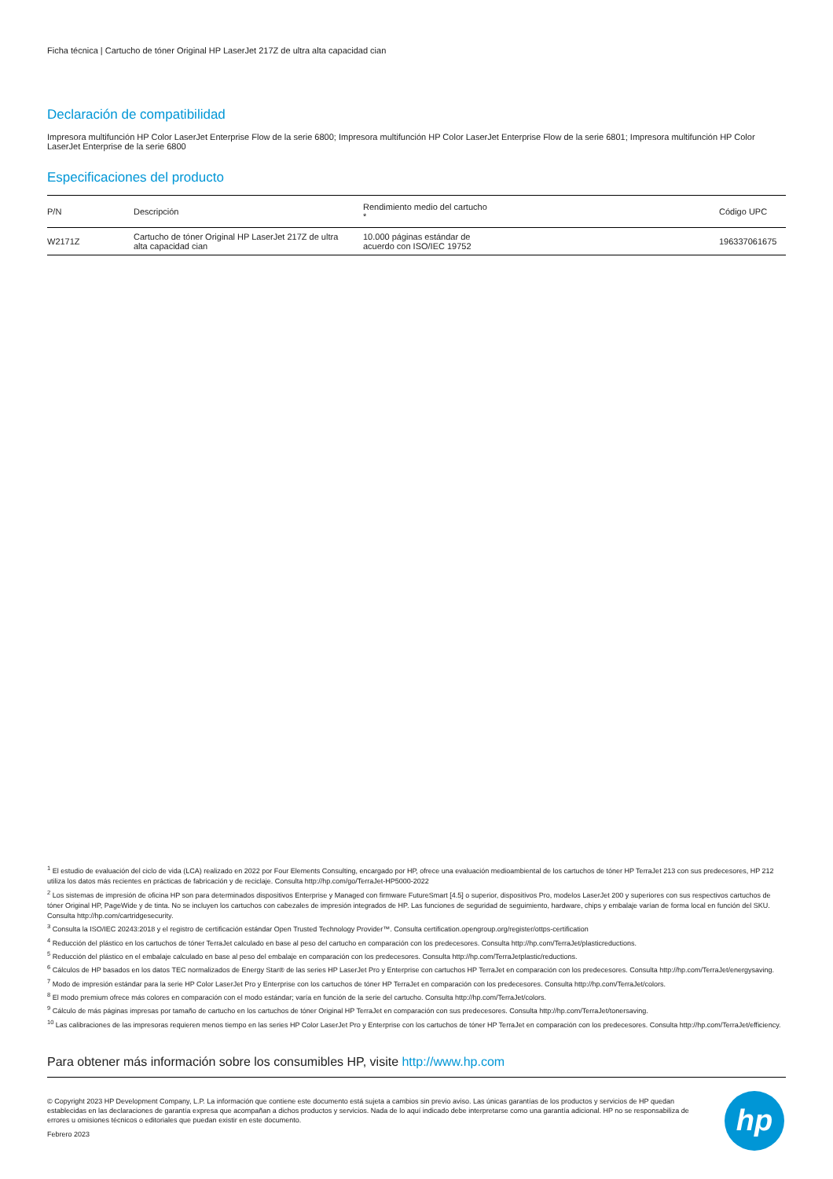Ficha técnica | Cartucho de tóner Original HP LaserJet 217Z de ultra alta capacidad cian
Declaración de compatibilidad
Impresora multifunción HP Color LaserJet Enterprise Flow de la serie 6800; Impresora multifunción HP Color LaserJet Enterprise Flow de la serie 6801; Impresora multifunción HP Color LaserJet Enterprise de la serie 6800
Especificaciones del producto
| P/N | Descripción | Rendimiento medio del cartucho * | Código UPC |
| --- | --- | --- | --- |
| W2171Z | Cartucho de tóner Original HP LaserJet 217Z de ultra alta capacidad cian | 10.000 páginas estándar de acuerdo con ISO/IEC 19752 | 196337061675 |
<sup>1</sup> El estudio de evaluación del ciclo de vida (LCA) realizado en 2022 por Four Elements Consulting, encargado por HP, ofrece una evaluación medioambiental de los cartuchos de tóner HP TerraJet 213 con sus predecesores, HP 212 utiliza los datos más recientes en prácticas de fabricación y de reciclaje. Consulta http://hp.com/go/TerraJet-HP5000-2022
<sup>2</sup> Los sistemas de impresión de oficina HP son para determinados dispositivos Enterprise y Managed con firmware FutureSmart [4.5] o superior, dispositivos Pro, modelos LaserJet 200 y superiores con sus respectivos cartuchos de tóner Original HP, PageWide y de tinta. No se incluyen los cartuchos con cabezales de impresión integrados de HP. Las funciones de seguridad de seguimiento, hardware, chips y embalaje varían de forma local en función del SKU. Consulta http://hp.com/cartridgesecurity.
<sup>3</sup> Consulta la ISO/IEC 20243:2018 y el registro de certificación estándar Open Trusted Technology Provider™. Consulta certification.opengroup.org/register/ottps-certification
<sup>4</sup> Reducción del plástico en los cartuchos de tóner TerraJet calculado en base al peso del cartucho en comparación con los predecesores. Consulta http://hp.com/TerraJet/plasticreductions.
<sup>5</sup> Reducción del plástico en el embalaje calculado en base al peso del embalaje en comparación con los predecesores. Consulta http://hp.com/TerraJetplastic/reductions.
<sup>6</sup> Cálculos de HP basados en los datos TEC normalizados de Energy Star® de las series HP LaserJet Pro y Enterprise con cartuchos HP TerraJet en comparación con los predecesores. Consulta http://hp.com/TerraJet/energysaving.
<sup>7</sup> Modo de impresión estándar para la serie HP Color LaserJet Pro y Enterprise con los cartuchos de tóner HP TerraJet en comparación con los predecesores. Consulta http://hp.com/TerraJet/colors.
<sup>8</sup> El modo premium ofrece más colores en comparación con el modo estándar; varía en función de la serie del cartucho. Consulta http://hp.com/TerraJet/colors.
<sup>9</sup> Cálculo de más páginas impresas por tamaño de cartucho en los cartuchos de tóner Original HP TerraJet en comparación con sus predecesores. Consulta http://hp.com/TerraJet/tonersaving.
<sup>10</sup> Las calibraciones de las impresoras requieren menos tiempo en las series HP Color LaserJet Pro y Enterprise con los cartuchos de tóner HP TerraJet en comparación con los predecesores. Consulta http://hp.com/TerraJet/efficiency.
Para obtener más información sobre los consumibles HP, visite http://www.hp.com
© Copyright 2023 HP Development Company, L.P. La información que contiene este documento está sujeta a cambios sin previo aviso. Las únicas garantías de los productos y servicios de HP quedan establecidas en las declaraciones de garantía expresa que acompañan a dichos productos y servicios. Nada de lo aquí indicado debe interpretarse como una garantía adicional. HP no se responsabiliza de errores u omisiones técnicos o editoriales que puedan existir en este documento.
Febrero 2023
hp